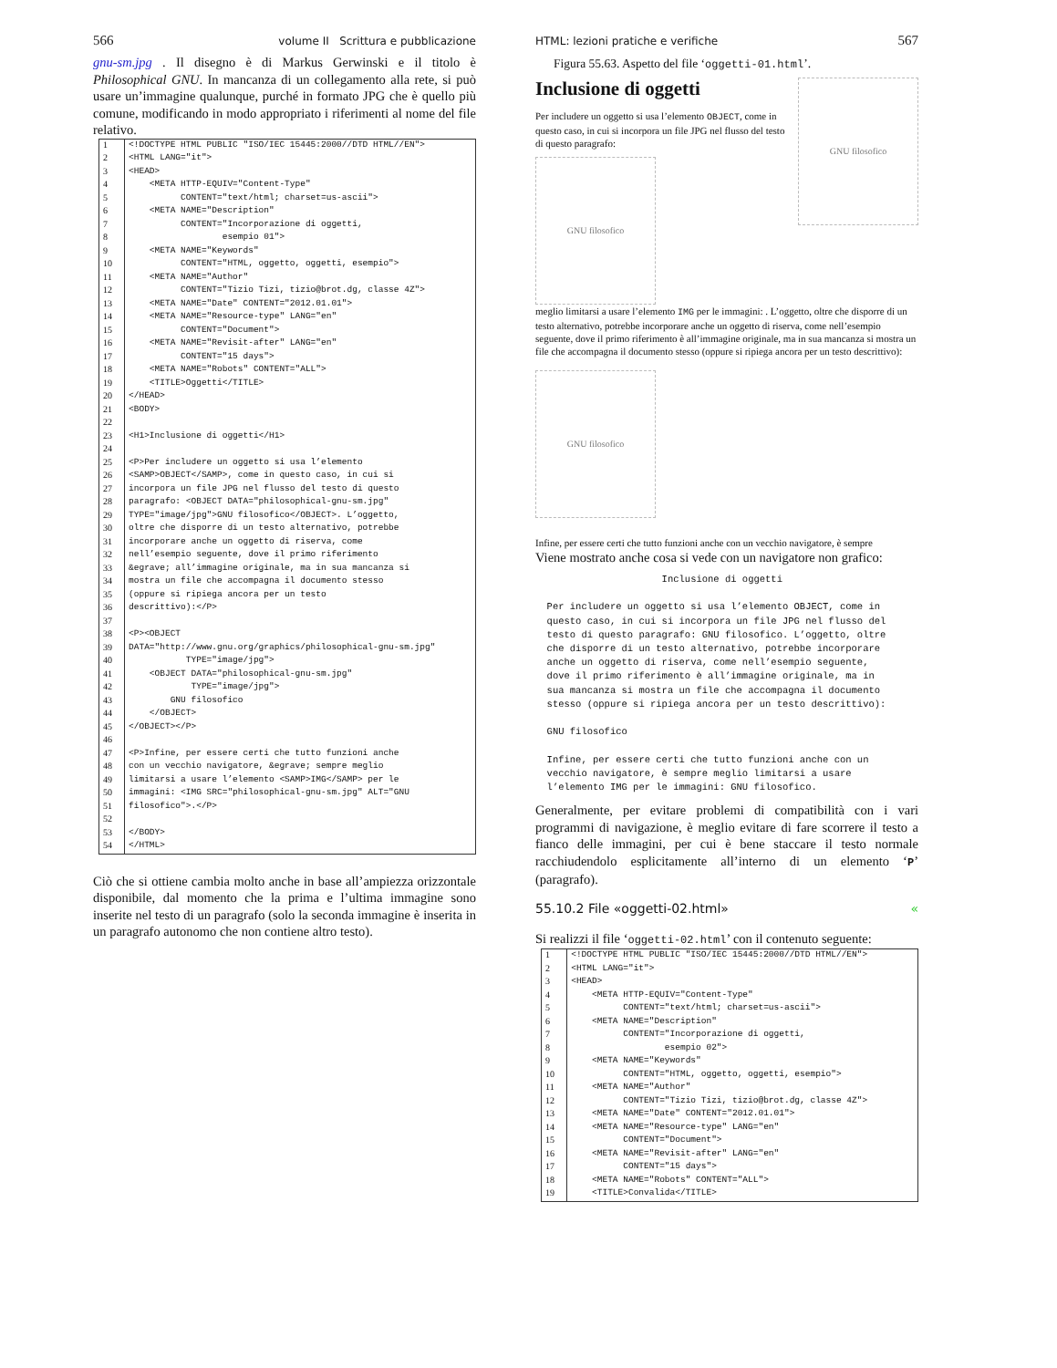566 volume II Scrittura e pubblicazione
gnu-sm.jpg . Il disegno è di Markus Gerwinski e il titolo è Philosophical GNU. In mancanza di un collegamento alla rete, si può usare un’immagine qualunque, purché in formato JPG che è quello più comune, modificando in modo appropriato i riferimenti al nome del file relativo.
| 1 | <!DOCTYPE HTML PUBLIC "ISO/IEC 15445:2000//DTD HTML//EN"> |
| 2 | <HTML LANG="it"> |
| 3 | <HEAD> |
| 4 | <META HTTP-EQUIV="Content-Type" |
| 5 | CONTENT="text/html; charset=us-ascii"> |
| 6 | <META NAME="Description" |
| 7 | CONTENT="Incorporazione di oggetti, |
| 8 | esempio 01"> |
| 9 | <META NAME="Keywords" |
| 10 | CONTENT="HTML, oggetto, oggetti, esempio"> |
| 11 | <META NAME="Author" |
| 12 | CONTENT="Tizio Tizi, tizio@brot.dg, classe 4Z"> |
| 13 | <META NAME="Date" CONTENT="2012.01.01"> |
| 14 | <META NAME="Resource-type" LANG="en" |
| 15 | CONTENT="Document"> |
| 16 | <META NAME="Revisit-after" LANG="en" |
| 17 | CONTENT="15 days"> |
| 18 | <META NAME="Robots" CONTENT="ALL"> |
| 19 | <TITLE>Oggetti</TITLE> |
| 20 | </HEAD> |
| 21 | <BODY> |
| 22 | |
| 23 | <H1>Inclusione di oggetti</H1> |
| 24 | |
| 25 | <P>Per includere un oggetto si usa l’elemento |
| 26 | <SAMP>OBJECT</SAMP>, come in questo caso, in cui si |
| 27 | incorpora un file JPG nel flusso del testo di questo |
| 28 | paragrafo: <OBJECT DATA="philosophical-gnu-sm.jpg" |
| 29 | TYPE="image/jpg">GNU filosofico</OBJECT>. L’oggetto, |
| 30 | oltre che disporre di un testo alternativo, potrebbe |
| 31 | incorporare anche un oggetto di riserva, come |
| 32 | nell’esempio seguente, dove il primo riferimento |
| 33 | &egrave; all’immagine originale, ma in sua mancanza si |
| 34 | mostra un file che accompagna il documento stesso |
| 35 | (oppure si ripiega ancora per un testo |
| 36 | descrittivo):</P> |
| 37 | |
| 38 | <P><OBJECT |
| 39 | DATA="http://www.gnu.org/graphics/philosophical-gnu-sm.jpg" |
| 40 | TYPE="image/jpg"> |
| 41 | <OBJECT DATA="philosophical-gnu-sm.jpg" |
| 42 | TYPE="image/jpg"> |
| 43 | GNU filosofico |
| 44 | </OBJECT> |
| 45 | </OBJECT></P> |
| 46 | |
| 47 | <P>Infine, per essere certi che tutto funzioni anche |
| 48 | con un vecchio navigatore, &egrave; sempre meglio |
| 49 | limitarsi a usare l’elemento <SAMP>IMG</SAMP> per le |
| 50 | immagini: <IMG SRC="philosophical-gnu-sm.jpg" ALT="GNU |
| 51 | filosofico">.</P> |
| 52 | |
| 53 | </BODY> |
| 54 | </HTML> |
Ciò che si ottiene cambia molto anche in base all’ampiezza orizzontale disponibile, dal momento che la prima e l’ultima immagine sono inserite nel testo di un paragrafo (solo la seconda immagine è inserita in un paragrafo autonomo che non contiene altro testo).
HTML: lezioni pratiche e verifiche 567
Figura 55.63. Aspetto del file ‘oggetti-01.html’.
Inclusione di oggetti
Per includere un oggetto si usa l’elemento OBJECT, come in questo caso, in cui si incorpora un file JPG nel flusso del testo di questo paragrafo:
GNU filosofico
GNU filosofico
meglio limitarsi a usare l’elemento IMG per le immagini: . L’oggetto, oltre che disporre di un testo alternativo, potrebbe incorporare anche un oggetto di riserva, come nell’esempio seguente, dove il primo riferimento è all’immagine originale, ma in sua mancanza si mostra un file che accompagna il documento stesso (oppure si ripiega ancora per un testo descrittivo):
GNU filosofico
Infine, per essere certi che tutto funzioni anche con un vecchio navigatore, è sempre
Viene mostrato anche cosa si vede con un navigatore non grafico:
                      Inclusione di oggetti

  Per includere un oggetto si usa l’elemento OBJECT, come in
  questo caso, in cui si incorpora un file JPG nel flusso del
  testo di questo paragrafo: GNU filosofico. L’oggetto, oltre
  che disporre di un testo alternativo, potrebbe incorporare
  anche un oggetto di riserva, come nell’esempio seguente,
  dove il primo riferimento è all’immagine originale, ma in
  sua mancanza si mostra un file che accompagna il documento
  stesso (oppure si ripiega ancora per un testo descrittivo):

  GNU filosofico

  Infine, per essere certi che tutto funzioni anche con un
  vecchio navigatore, è sempre meglio limitarsi a usare
  l’elemento IMG per le immagini: GNU filosofico.
Generalmente, per evitare problemi di compatibilità con i vari programmi di navigazione, è meglio evitare di fare scorrere il testo a fianco delle immagini, per cui è bene staccare il testo normale racchiudendolo esplicitamente all’interno di un elemento ‘P’ (paragrafo).
55.10.2 File «oggetti-02.html» «
Si realizzi il file ‘oggetti-02.html’ con il contenuto seguente:
| 1 | <!DOCTYPE HTML PUBLIC "ISO/IEC 15445:2000//DTD HTML//EN"> |
| 2 | <HTML LANG="it"> |
| 3 | <HEAD> |
| 4 | <META HTTP-EQUIV="Content-Type" |
| 5 | CONTENT="text/html; charset=us-ascii"> |
| 6 | <META NAME="Description" |
| 7 | CONTENT="Incorporazione di oggetti, |
| 8 | esempio 02"> |
| 9 | <META NAME="Keywords" |
| 10 | CONTENT="HTML, oggetto, oggetti, esempio"> |
| 11 | <META NAME="Author" |
| 12 | CONTENT="Tizio Tizi, tizio@brot.dg, classe 4Z"> |
| 13 | <META NAME="Date" CONTENT="2012.01.01"> |
| 14 | <META NAME="Resource-type" LANG="en" |
| 15 | CONTENT="Document"> |
| 16 | <META NAME="Revisit-after" LANG="en" |
| 17 | CONTENT="15 days"> |
| 18 | <META NAME="Robots" CONTENT="ALL"> |
| 19 | <TITLE>Convalida</TITLE> |